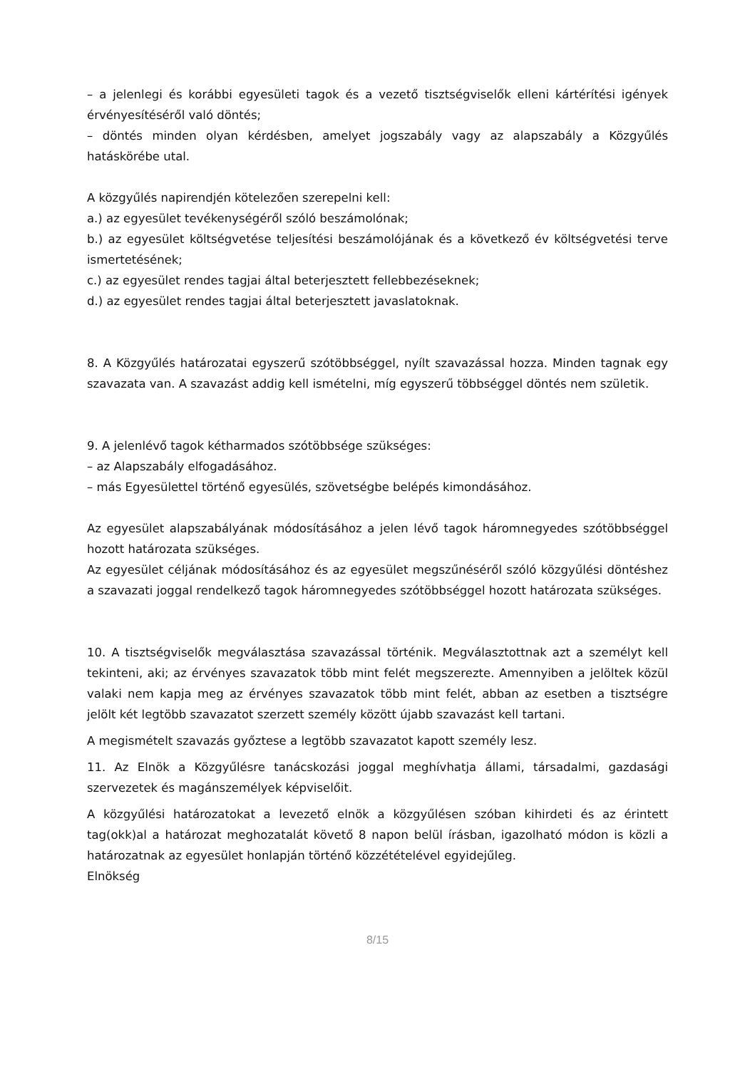– a jelenlegi és korábbi egyesületi tagok és a vezető tisztségviselők elleni kártérítési igények érvényesítéséről való döntés;
– döntés minden olyan kérdésben, amelyet jogszabály vagy az alapszabály a Közgyűlés hatáskörébe utal.
A közgyűlés napirendjén kötelezően szerepelni kell:
a.) az egyesület tevékenységéről szóló beszámolónak;
b.) az egyesület költségvetése teljesítési beszámolójának és a következő év költségvetési terve ismertetésének;
c.) az egyesület rendes tagjai által beterjesztett fellebbezéseknek;
d.) az egyesület rendes tagjai által beterjesztett javaslatoknak.
8. A Közgyűlés határozatai egyszerű szótöbbséggel, nyílt szavazással hozza. Minden tagnak egy szavazata van. A szavazást addig kell ismételni, míg egyszerű többséggel döntés nem születik.
9. A jelenlévő tagok kétharmados szótöbbsége szükséges:
– az Alapszabály elfogadásához.
– más Egyesülettel történő egyesülés, szövetségbe belépés kimondásához.
Az egyesület alapszabályának módosításához a jelen lévő tagok háromnegyedes szótöbbséggel hozott határozata szükséges.
Az egyesület céljának módosításához és az egyesület megszűnéséről szóló közgyűlési döntéshez a szavazati joggal rendelkező tagok háromnegyedes szótöbbséggel hozott határozata szükséges.
10. A tisztségviselők megválasztása szavazással történik. Megválasztottnak azt a személyt kell tekinteni, aki; az érvényes szavazatok több mint felét megszerezte. Amennyiben a jelöltek közül valaki nem kapja meg az érvényes szavazatok több mint felét, abban az esetben a tisztségre jelölt két legtöbb szavazatot szerzett személy között újabb szavazást kell tartani.
A megismételt szavazás győztese a legtöbb szavazatot kapott személy lesz.
11. Az Elnök a Közgyűlésre tanácskozási joggal meghívhatja állami, társadalmi, gazdasági szervezetek és magánszemélyek képviselőit.
A közgyűlési határozatokat a levezető elnök a közgyűlésen szóban kihirdeti és az érintett tag(okk)al a határozat meghozatalát követő 8 napon belül írásban, igazolható módon is közli a határozatnak az egyesület honlapján történő közzétételével egyidejűleg.
Elnökség
8/15